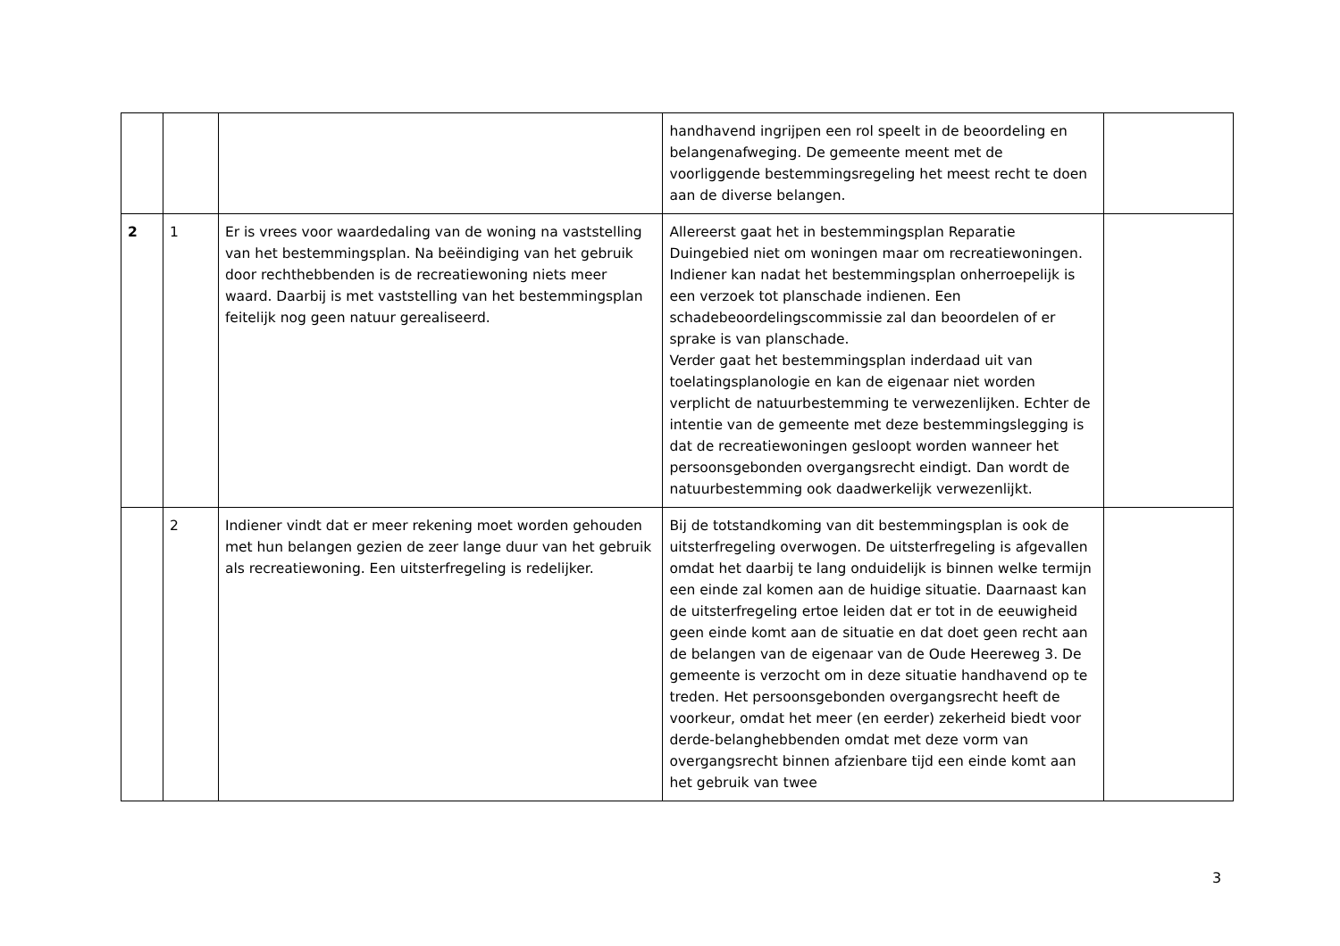| | | | handhavend ingrijpen een rol speelt in de beoordeling en belangenafweging. De gemeente meent met de voorliggende bestemmingsregeling het meest recht te doen aan de diverse belangen. | |
| 2 | 1 | Er is vrees voor waardedaling van de woning na vaststelling van het bestemmingsplan. Na beëindiging van het gebruik door rechthebbenden is de recreatiewoning niets meer waard. Daarbij is met vaststelling van het bestemmingsplan feitelijk nog geen natuur gerealiseerd. | Allereerst gaat het in bestemmingsplan Reparatie Duingebied niet om woningen maar om recreatiewoningen. Indiener kan nadat het bestemmingsplan onherroepelijk is een verzoek tot planschade indienen. Een schadebeoordelingscommissie zal dan beoordelen of er sprake is van planschade. Verder gaat het bestemmingsplan inderdaad uit van toelatingsplanologie en kan de eigenaar niet worden verplicht de natuurbestemming te verwezenlijken. Echter de intentie van de gemeente met deze bestemmingslegging is dat de recreatiewoningen gesloopt worden wanneer het persoonsgebonden overgangsrecht eindigt. Dan wordt de natuurbestemming ook daadwerkelijk verwezenlijkt. | |
| | 2 | Indiener vindt dat er meer rekening moet worden gehouden met hun belangen gezien de zeer lange duur van het gebruik als recreatiewoning. Een uitsterfregeling is redelijker. | Bij de totstandkoming van dit bestemmingsplan is ook de uitsterfregeling overwogen. De uitsterfregeling is afgevallen omdat het daarbij te lang onduidelijk is binnen welke termijn een einde zal komen aan de huidige situatie. Daarnaast kan de uitsterfregeling ertoe leiden dat er tot in de eeuwigheid geen einde komt aan de situatie en dat doet geen recht aan de belangen van de eigenaar van de Oude Heereweg 3. De gemeente is verzocht om in deze situatie handhavend op te treden. Het persoonsgebonden overgangsrecht heeft de voorkeur, omdat het meer (en eerder) zekerheid biedt voor derde-belanghebbenden omdat met deze vorm van overgangsrecht binnen afzienbare tijd een einde komt aan het gebruik van twee | |
3